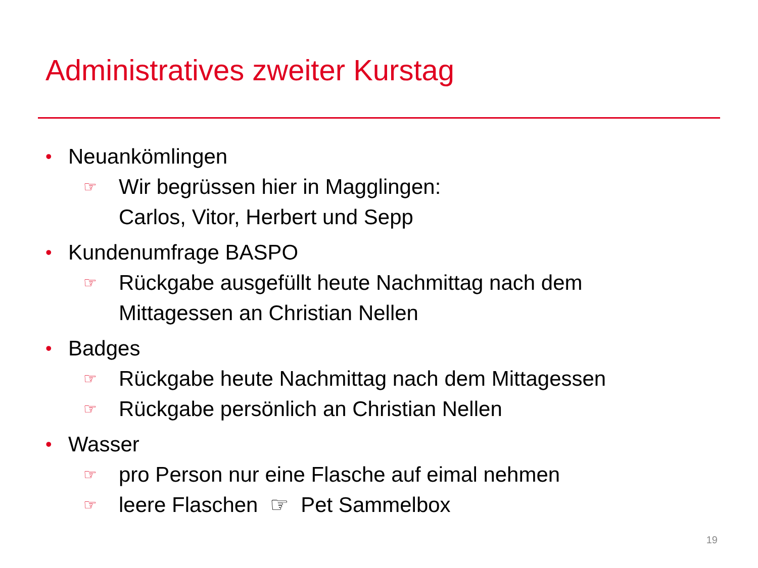Administratives zweiter Kurstag
• Neuankömlingen
☞ Wir begrüssen hier in Magglingen:
Carlos, Vitor, Herbert und Sepp
• Kundenumfrage BASPO
☞ Rückgabe ausgefüllt heute Nachmittag nach dem
Mittagessen an Christian Nellen
• Badges
☞ Rückgabe heute Nachmittag nach dem Mittagessen
☞ Rückgabe persönlich an Christian Nellen
• Wasser
☞ pro Person nur eine Flasche auf eimal nehmen
☞ leere Flaschen ☞ Pet Sammelbox
19